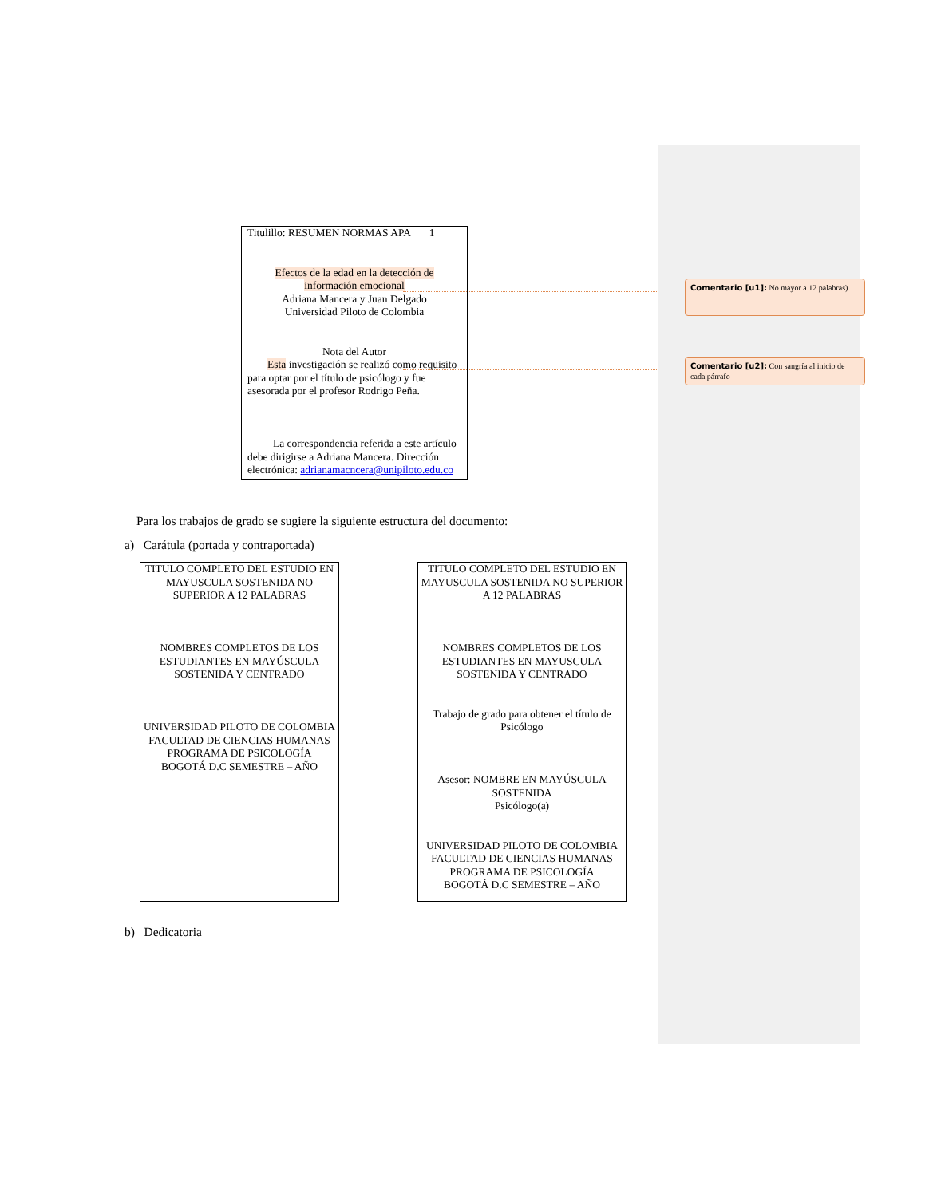Titulillo: RESUMEN NORMAS APA 1
Efectos de la edad en la detección de información emocional
Adriana Mancera y Juan Delgado
Universidad Piloto de Colombia
Nota del Autor
Esta investigación se realizó como requisito para optar por el título de psicólogo y fue asesorada por el profesor Rodrigo Peña.
La correspondencia referida a este artículo debe dirigirse a Adriana Mancera. Dirección electrónica: adrianamacncera@unipiloto.edu.co
Comentario [u1]: No mayor a 12 palabras)
Comentario [u2]: Con sangría al inicio de cada párrafo
Para los trabajos de grado se sugiere la siguiente estructura del documento:
a) Carátula (portada y contraportada)
TITULO COMPLETO DEL ESTUDIO EN MAYUSCULA SOSTENIDA NO SUPERIOR A 12 PALABRAS
NOMBRES COMPLETOS DE LOS ESTUDIANTES EN MAYÚSCULA SOSTENIDA Y CENTRADO
UNIVERSIDAD PILOTO DE COLOMBIA
FACULTAD DE CIENCIAS HUMANAS
PROGRAMA DE PSICOLOGÍA
BOGOTÁ D.C SEMESTRE – AÑO
TITULO COMPLETO DEL ESTUDIO EN MAYUSCULA SOSTENIDA NO SUPERIOR A 12 PALABRAS
NOMBRES COMPLETOS DE LOS ESTUDIANTES EN MAYUSCULA SOSTENIDA Y CENTRADO
Trabajo de grado para obtener el título de Psicólogo
Asesor: NOMBRE EN MAYÚSCULA SOSTENIDA
Psicólogo(a)
UNIVERSIDAD PILOTO DE COLOMBIA
FACULTAD DE CIENCIAS HUMANAS
PROGRAMA DE PSICOLOGÍA
BOGOTÁ D.C SEMESTRE – AÑO
b) Dedicatoria